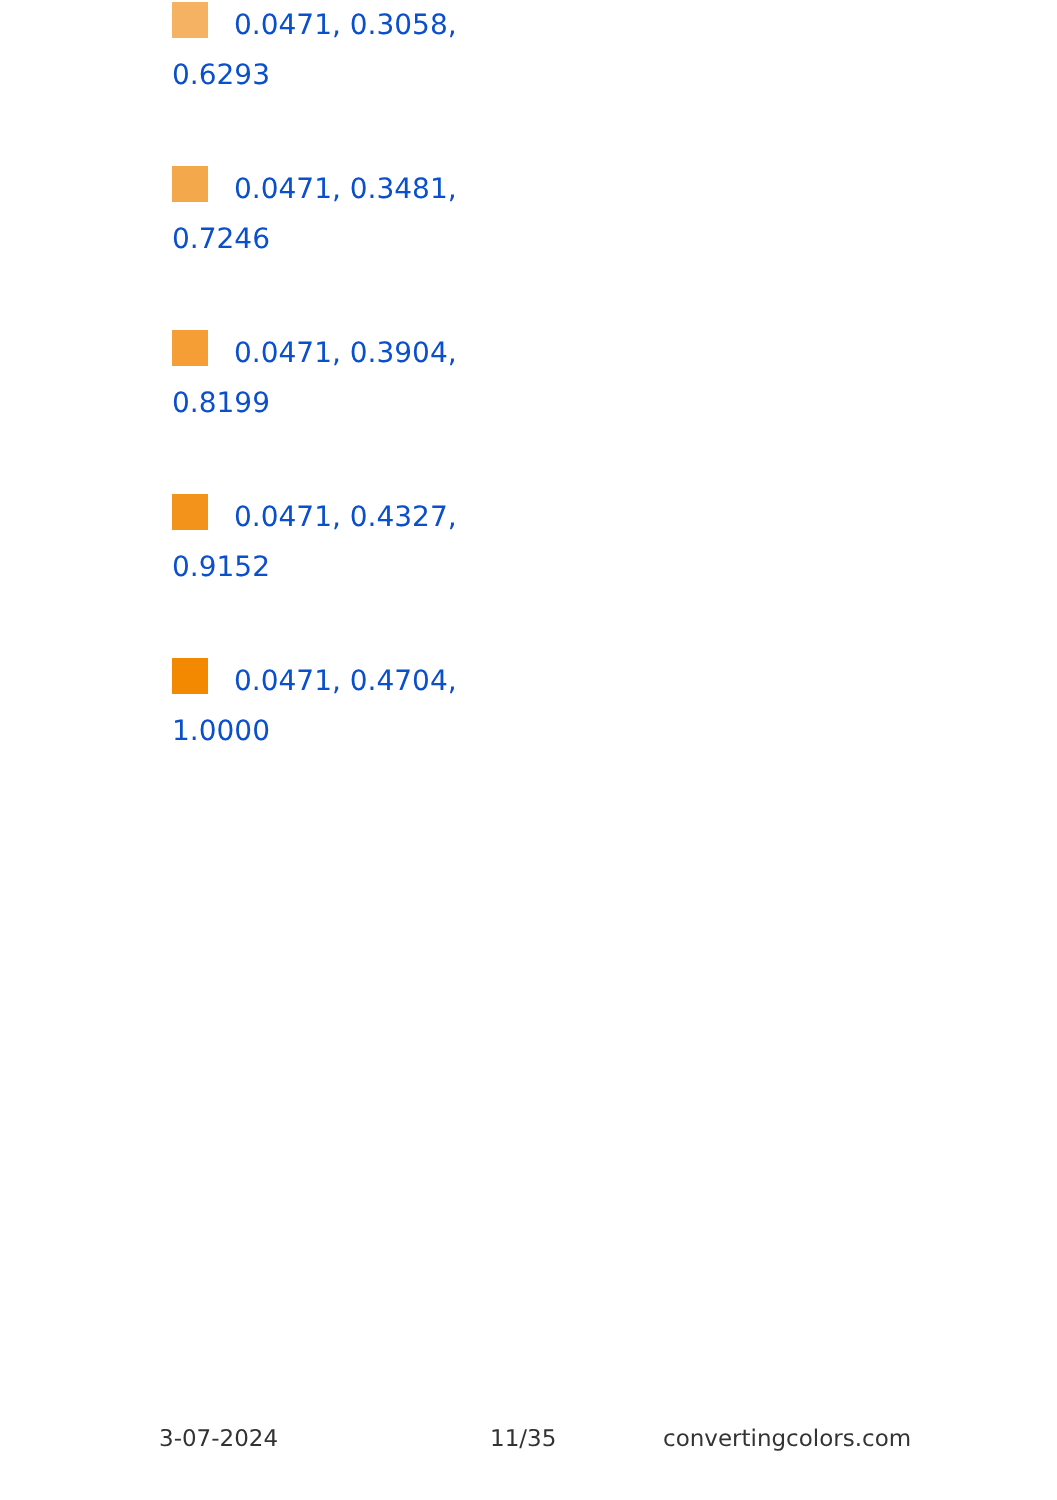0.0471, 0.3058, 0.6293
0.0471, 0.3481, 0.7246
0.0471, 0.3904, 0.8199
0.0471, 0.4327, 0.9152
0.0471, 0.4704, 1.0000
3-07-2024 11/35 convertingcolors.com